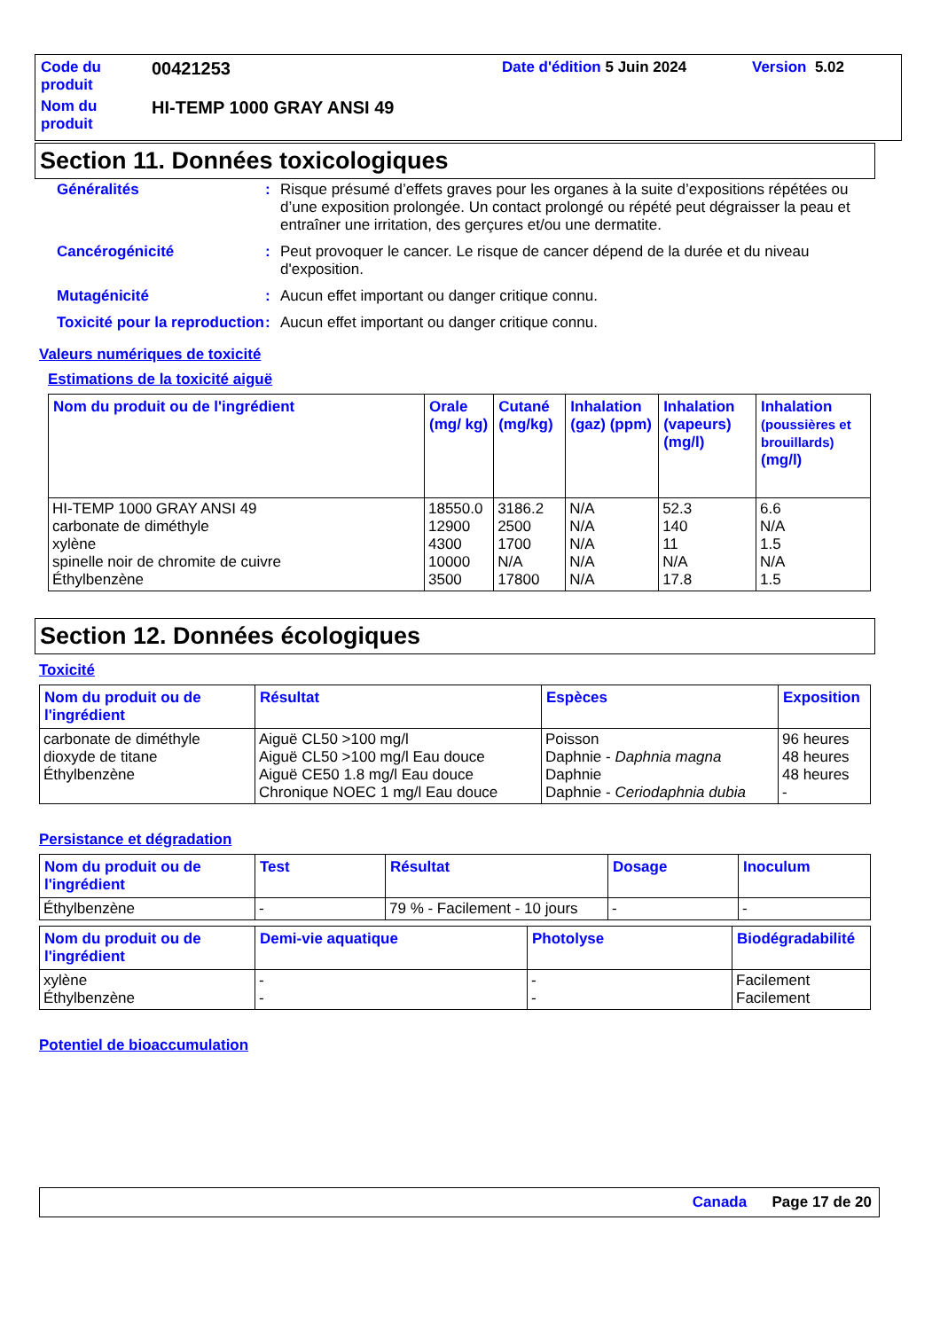| Code du produit | 00421253 | Date d'édition 5 Juin 2024 | Version 5.02 |
| Nom du produit | HI-TEMP 1000 GRAY ANSI 49 | | |
Section 11. Données toxicologiques
| Généralités | : | Risque présumé d’effets graves pour les organes à la suite d’expositions répétées ou d’une exposition prolongée. Un contact prolongé ou répété peut dégraisser la peau et entraîner une irritation, des gerçures et/ou une dermatite. |
| Cancérogénicité | : | Peut provoquer le cancer. Le risque de cancer dépend de la durée et du niveau d'exposition. |
| Mutagénicité | : | Aucun effet important ou danger critique connu. |
| Toxicité pour la reproduction | : | Aucun effet important ou danger critique connu. |
Valeurs numériques de toxicité
Estimations de la toxicité aiguë
| Nom du produit ou de l'ingrédient | Orale (mg/ kg) | Cutané (mg/kg) | Inhalation (gaz) (ppm) | Inhalation (vapeurs) (mg/l) | Inhalation (poussières et brouillards) (mg/l) |
| --- | --- | --- | --- | --- | --- |
| HI-TEMP 1000 GRAY ANSI 49 carbonate de diméthyle xylène spinelle noir de chromite de cuivre Éthylbenzène | 18550.0 12900 4300 10000 3500 | 3186.2 2500 1700 N/A 17800 | N/A N/A N/A N/A N/A | 52.3 140 11 N/A 17.8 | 6.6 N/A 1.5 N/A 1.5 |
Section 12. Données écologiques
Toxicité
| Nom du produit ou de l'ingrédient | Résultat | Espèces | Exposition |
| --- | --- | --- | --- |
| carbonate de diméthyle dioxyde de titane Éthylbenzène | Aiguë CL50 >100 mg/l Aiguë CL50 >100 mg/l Eau douce Aiguë CE50 1.8 mg/l Eau douce Chronique NOEC 1 mg/l Eau douce | Poisson Daphnie - Daphnia magna Daphnie Daphnie - Ceriodaphnia dubia | 96 heures 48 heures 48 heures - |
Persistance et dégradation
| Nom du produit ou de l'ingrédient | Test | Résultat | Dosage | Inoculum |
| --- | --- | --- | --- | --- |
| Éthylbenzène | - | 79 % - Facilement - 10 jours | - | - |
| Nom du produit ou de l'ingrédient | Demi-vie aquatique | Photolyse | Biodégradabilité |
| --- | --- | --- | --- |
| xylène Éthylbenzène | - - | - - | Facilement Facilement |
Potentiel de bioaccumulation
Canada Page 17 de 20